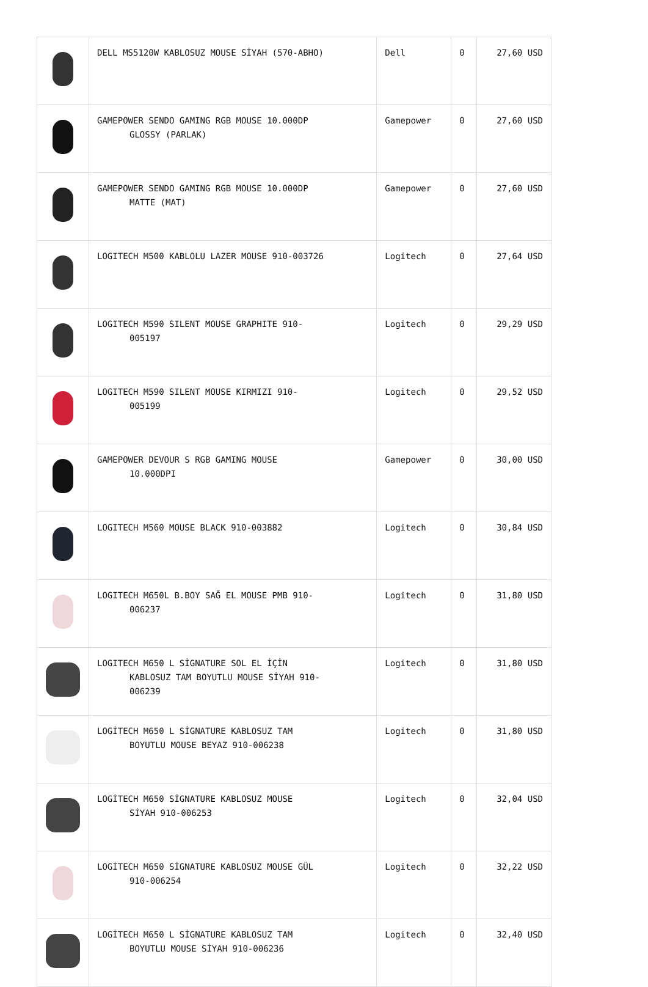| | DELL MS5120W KABLOSUZ MOUSE SİYAH (570-ABHO) | Dell | 0 | 27,60 USD |
| | GAMEPOWER SENDO GAMING RGB MOUSE 10.000DP GLOSSY (PARLAK) | Gamepower | 0 | 27,60 USD |
| | GAMEPOWER SENDO GAMING RGB MOUSE 10.000DP MATTE (MAT) | Gamepower | 0 | 27,60 USD |
| | LOGITECH M500 KABLOLU LAZER MOUSE 910-003726 | Logitech | 0 | 27,64 USD |
| | LOGITECH M590 SILENT MOUSE GRAPHITE 910- 005197 | Logitech | 0 | 29,29 USD |
| | LOGITECH M590 SILENT MOUSE KIRMIZI 910- 005199 | Logitech | 0 | 29,52 USD |
| | GAMEPOWER DEVOUR S RGB GAMING MOUSE 10.000DPI | Gamepower | 0 | 30,00 USD |
| | LOGITECH M560 MOUSE BLACK 910-003882 | Logitech | 0 | 30,84 USD |
| | LOGITECH M650L B.BOY SAĞ EL MOUSE PMB 910- 006237 | Logitech | 0 | 31,80 USD |
| | LOGITECH M650 L SİGNATURE SOL EL İÇİN KABLOSUZ TAM BOYUTLU MOUSE SİYAH 910- 006239 | Logitech | 0 | 31,80 USD |
| | LOGİTECH M650 L SİGNATURE KABLOSUZ TAM BOYUTLU MOUSE BEYAZ 910-006238 | Logitech | 0 | 31,80 USD |
| | LOGİTECH M650 SİGNATURE KABLOSUZ MOUSE SİYAH 910-006253 | Logitech | 0 | 32,04 USD |
| | LOGİTECH M650 SİGNATURE KABLOSUZ MOUSE GÜL 910-006254 | Logitech | 0 | 32,22 USD |
| | LOGİTECH M650 L SİGNATURE KABLOSUZ TAM BOYUTLU MOUSE SİYAH 910-006236 | Logitech | 0 | 32,40 USD |